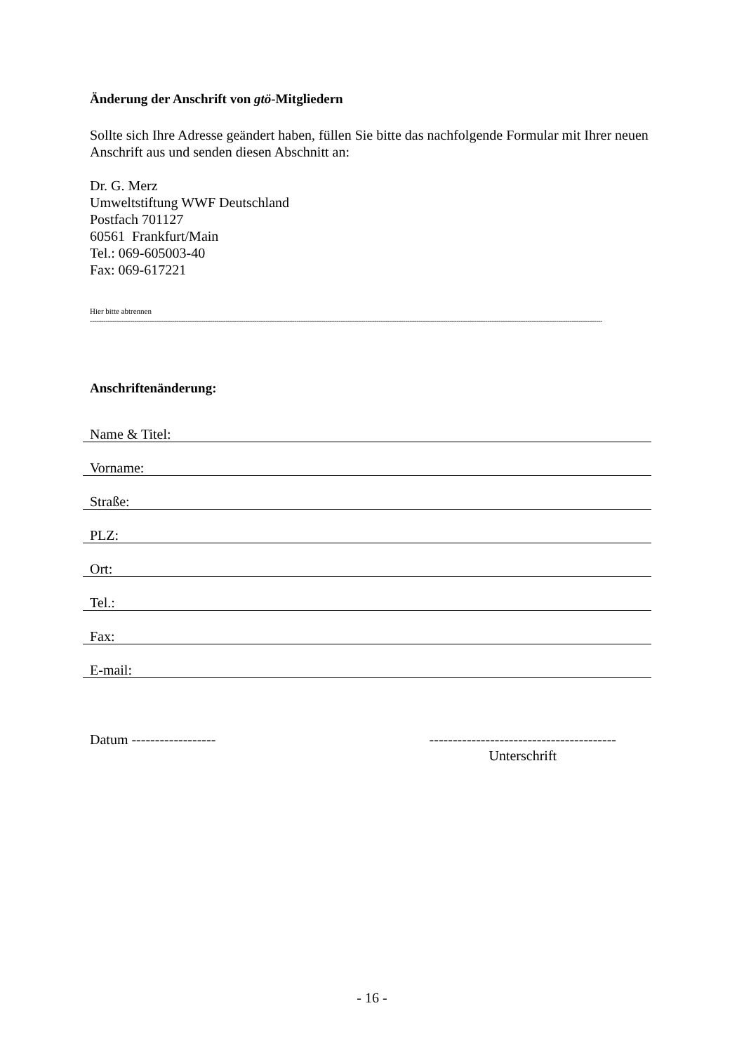Änderung der Anschrift von gtö-Mitgliedern
Sollte sich Ihre Adresse geändert haben, füllen Sie bitte das nachfolgende Formular mit Ihrer neuen Anschrift aus und senden diesen Abschnitt an:
Dr. G. Merz
Umweltstiftung WWF Deutschland
Postfach 701127
60561 Frankfurt/Main
Tel.: 069-605003-40
Fax: 069-617221
Hier bitte abtrennen
------------------------------------------------------------------------------------------------------------------------------------------------------------------------------------------------------------------------------------------------
Anschriftenänderung:
Name & Titel:
Vorname:
Straße:
PLZ:
Ort:
Tel.:
Fax:
E-mail:
Datum ------------------ ----------------------------------------
Unterschrift
- 16 -